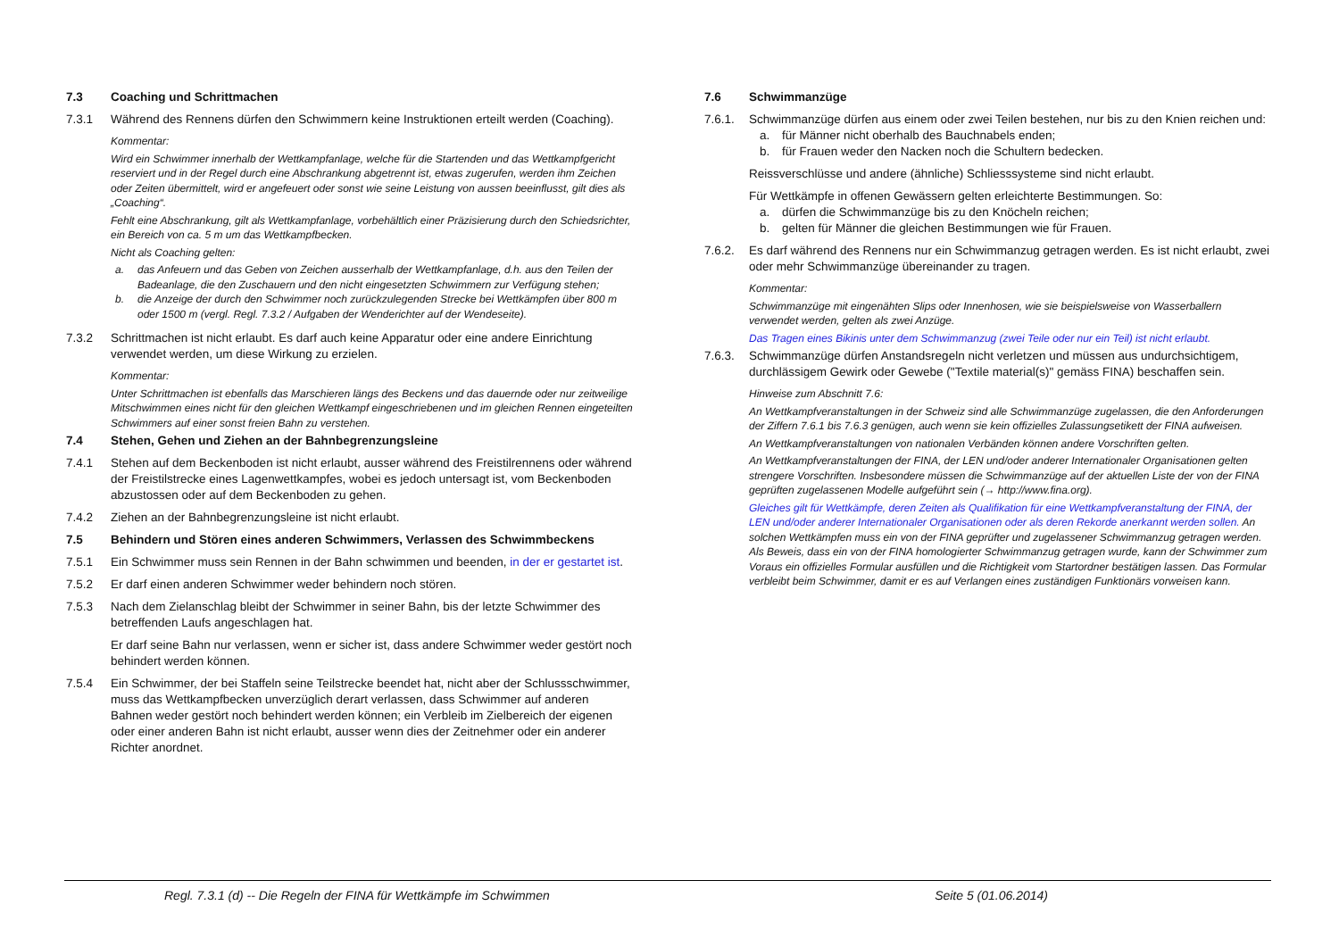7.3 Coaching und Schrittmachen
7.3.1 Während des Rennens dürfen den Schwimmern keine Instruktionen erteilt werden (Coaching).
Kommentar:
Wird ein Schwimmer innerhalb der Wettkampfanlage, welche für die Startenden und das Wettkampfgericht reserviert und in der Regel durch eine Abschrankung abgetrennt ist, etwas zugerufen, werden ihm Zeichen oder Zeiten übermittelt, wird er angefeuert oder sonst wie seine Leistung von aussen beeinflusst, gilt dies als „Coaching“.
Fehlt eine Abschrankung, gilt als Wettkampfanlage, vorbehältlich einer Präzisierung durch den Schiedsrichter, ein Bereich von ca. 5 m um das Wettkampfbecken.
Nicht als Coaching gelten:
a. das Anfeuern und das Geben von Zeichen ausserhalb der Wettkampfanlage, d.h. aus den Teilen der Badeanlage, die den Zuschauern und den nicht eingesetzten Schwimmern zur Verfügung stehen;
b. die Anzeige der durch den Schwimmer noch zurückzulegenden Strecke bei Wettkämpfen über 800 m oder 1500 m (vergl. Regl. 7.3.2 / Aufgaben der Wenderichter auf der Wendeseite).
7.3.2 Schrittmachen ist nicht erlaubt. Es darf auch keine Apparatur oder eine andere Einrichtung verwendet werden, um diese Wirkung zu erzielen.
Kommentar:
Unter Schrittmachen ist ebenfalls das Marschieren längs des Beckens und das dauernde oder nur zeitweilige Mitschwimmen eines nicht für den gleichen Wettkampf eingeschriebenen und im gleichen Rennen eingeteilten Schwimmers auf einer sonst freien Bahn zu verstehen.
7.4 Stehen, Gehen und Ziehen an der Bahnbegrenzungsleine
7.4.1 Stehen auf dem Beckenboden ist nicht erlaubt, ausser während des Freistilrennens oder während der Freistilstrecke eines Lagenwettkampfes, wobei es jedoch untersagt ist, vom Beckenboden abzustossen oder auf dem Beckenboden zu gehen.
7.4.2 Ziehen an der Bahnbegrenzungsleine ist nicht erlaubt.
7.5 Behindern und Stören eines anderen Schwimmers, Verlassen des Schwimmbeckens
7.5.1 Ein Schwimmer muss sein Rennen in der Bahn schwimmen und beenden, in der er gestartet ist.
7.5.2 Er darf einen anderen Schwimmer weder behindern noch stören.
7.5.3 Nach dem Zielanschlag bleibt der Schwimmer in seiner Bahn, bis der letzte Schwimmer des betreffenden Laufs angeschlagen hat.
Er darf seine Bahn nur verlassen, wenn er sicher ist, dass andere Schwimmer weder gestört noch behindert werden können.
7.5.4 Ein Schwimmer, der bei Staffeln seine Teilstrecke beendet hat, nicht aber der Schlussschwimmer, muss das Wettkampfbecken unverzüglich derart verlassen, dass Schwimmer auf anderen Bahnen weder gestört noch behindert werden können; ein Verbleib im Zielbereich der eigenen oder einer anderen Bahn ist nicht erlaubt, ausser wenn dies der Zeitnehmer oder ein anderer Richter anordnet.
7.6 Schwimmanzüge
7.6.1. Schwimmanzüge dürfen aus einem oder zwei Teilen bestehen, nur bis zu den Knien reichen und:
a. für Männer nicht oberhalb des Bauchnabels enden;
b. für Frauen weder den Nacken noch die Schultern bedecken.
Reissverschlüsse und andere (ähnliche) Schliesssysteme sind nicht erlaubt.
Für Wettkämpfe in offenen Gewässern gelten erleichterte Bestimmungen. So:
a. dürfen die Schwimmanzüge bis zu den Knöcheln reichen;
b. gelten für Männer die gleichen Bestimmungen wie für Frauen.
7.6.2. Es darf während des Rennens nur ein Schwimmanzug getragen werden. Es ist nicht erlaubt, zwei oder mehr Schwimmanzüge übereinander zu tragen.
Kommentar:
Schwimmanzüge mit eingenähten Slips oder Innenhosen, wie sie beispielsweise von Wasserballern verwendet werden, gelten als zwei Anzüge.
Das Tragen eines Bikinis unter dem Schwimmanzug (zwei Teile oder nur ein Teil) ist nicht erlaubt.
7.6.3. Schwimmanzüge dürfen Anstandsregeln nicht verletzen und müssen aus undurchsichtigem, durchlässigem Gewirk oder Gewebe ("Textile material(s)" gemäss FINA) beschaffen sein.
Hinweise zum Abschnitt 7.6:
An Wettkampfveranstaltungen in der Schweiz sind alle Schwimmanzüge zugelassen, die den Anforderungen der Ziffern 7.6.1 bis 7.6.3 genügen, auch wenn sie kein offizielles Zulassungsetikett der FINA aufweisen.
An Wettkampfveranstaltungen von nationalen Verbänden können andere Vorschriften gelten.
An Wettkampfveranstaltungen der FINA, der LEN und/oder anderer Internationaler Organisationen gelten strengere Vorschriften. Insbesondere müssen die Schwimmanzüge auf der aktuellen Liste der von der FINA geprüften zugelassenen Modelle aufgeführt sein (→ http://www.fina.org).
Gleiches gilt für Wettkämpfe, deren Zeiten als Qualifikation für eine Wettkampfveranstaltung der FINA, der LEN und/oder anderer Internationaler Organisationen oder als deren Rekorde anerkannt werden sollen. An solchen Wettkämpfen muss ein von der FINA geprüfter und zugelassener Schwimmanzug getragen werden. Als Beweis, dass ein von der FINA homologierter Schwimmanzug getragen wurde, kann der Schwimmer zum Voraus ein offizielles Formular ausfüllen und die Richtigkeit vom Startordner bestätigen lassen. Das Formular verbleibt beim Schwimmer, damit er es auf Verlangen eines zuständigen Funktionärs vorweisen kann.
Regl. 7.3.1 (d) -- Die Regeln der FINA für Wettkämpfe im Schwimmen Seite 5 (01.06.2014)